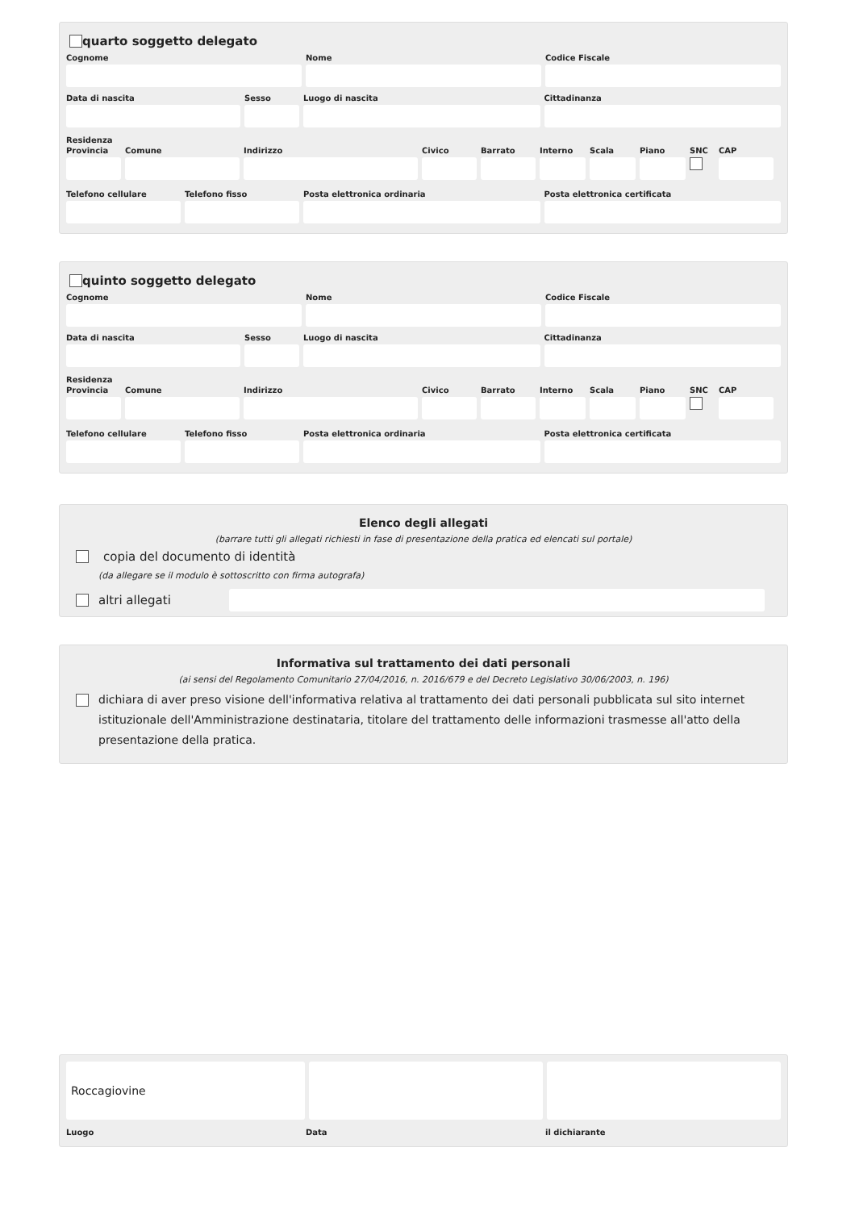quarto soggetto delegato
Cognome Nome Codice Fiscale
Data di nascita Sesso Luogo di nascita Cittadinanza
Residenza
Provincia
Comune Indirizzo Civico Barrato Interno
Scala Piano SNC CAP
Telefono cellulare
Telefono fisso Posta elettronica ordinaria Posta elettronica certificata
quinto soggetto delegato
Cognome Nome Codice Fiscale
Data di nascita Sesso Luogo di nascita Cittadinanza
Residenza
Provincia
Comune Indirizzo Civico Barrato Interno
Scala Piano SNC CAP
Telefono cellulare
Telefono fisso Posta elettronica ordinaria Posta elettronica certificata
Elenco degli allegati
(barrare tutti gli allegati richiesti in fase di presentazione della pratica ed elencati sul portale)
copia del documento di identità
(da allegare se il modulo è sottoscritto con firma autografa)
altri allegati
Informativa sul trattamento dei dati personali
(ai sensi del Regolamento Comunitario 27/04/2016, n. 2016/679 e del Decreto Legislativo 30/06/2003, n. 196)
dichiara di aver preso visione dell'informativa relativa al trattamento dei dati personali pubblicata sul sito internet istituzionale dell'Amministrazione destinataria, titolare del trattamento delle informazioni trasmesse all'atto della presentazione della pratica.
Roccagiovine
Luogo Data il dichiarante